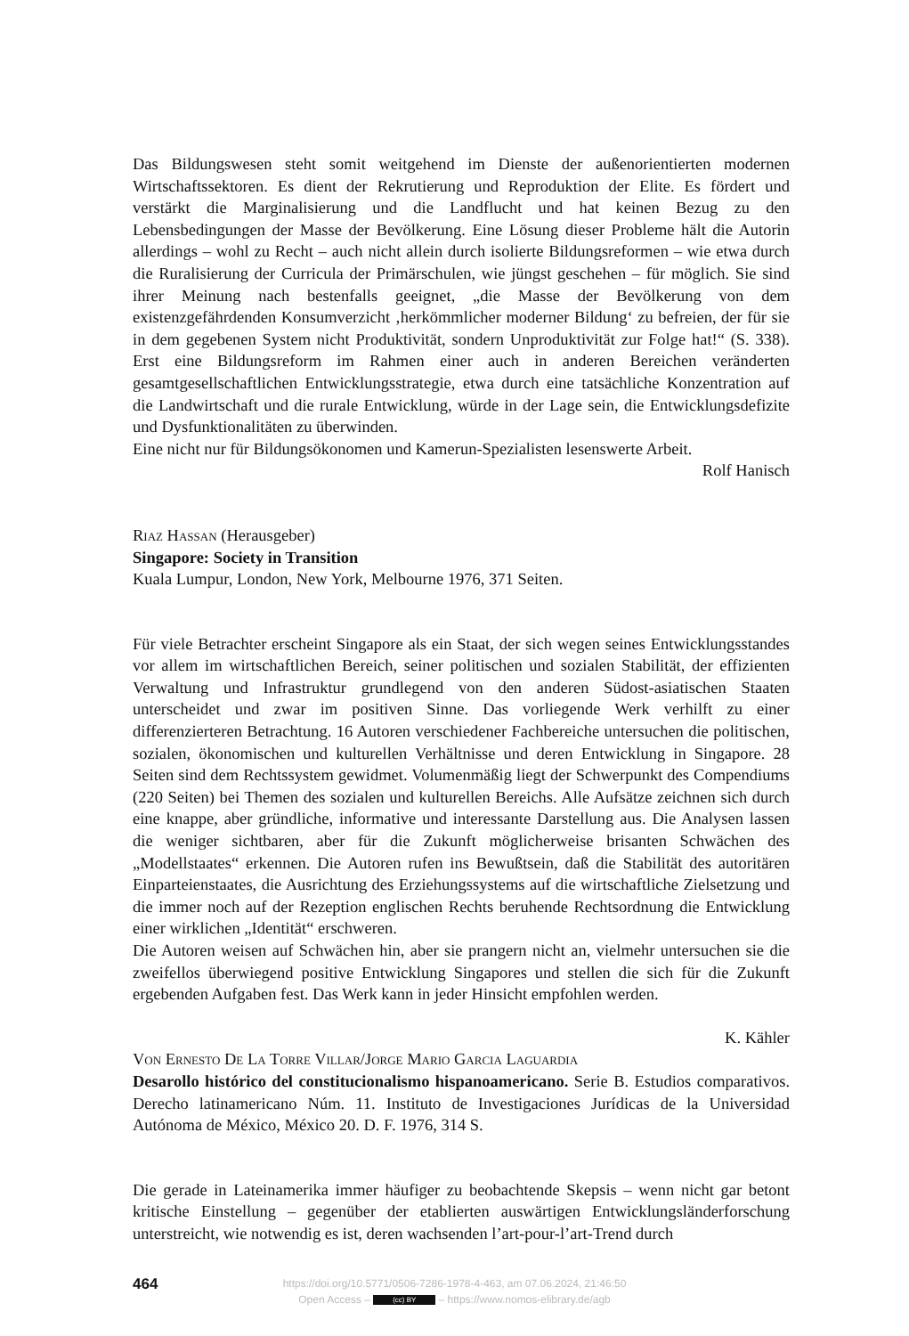Das Bildungswesen steht somit weitgehend im Dienste der außenorientierten modernen Wirtschaftssektoren. Es dient der Rekrutierung und Reproduktion der Elite. Es fördert und verstärkt die Marginalisierung und die Landflucht und hat keinen Bezug zu den Lebensbedingungen der Masse der Bevölkerung. Eine Lösung dieser Probleme hält die Autorin allerdings – wohl zu Recht – auch nicht allein durch isolierte Bildungsreformen – wie etwa durch die Ruralisierung der Curricula der Primärschulen, wie jüngst geschehen – für möglich. Sie sind ihrer Meinung nach bestenfalls geeignet, „die Masse der Bevölkerung von dem existenzgefährdenden Konsumverzicht ‚herkömmlicher moderner Bildung‘ zu befreien, der für sie in dem gegebenen System nicht Produktivität, sondern Unproduktivität zur Folge hat!“ (S. 338). Erst eine Bildungsreform im Rahmen einer auch in anderen Bereichen veränderten gesamtgesellschaftlichen Entwicklungsstrategie, etwa durch eine tatsächliche Konzentration auf die Landwirtschaft und die rurale Entwicklung, würde in der Lage sein, die Entwicklungsdefizite und Dysfunktionalitäten zu überwinden.
Eine nicht nur für Bildungsökonomen und Kamerun-Spezialisten lesenswerte Arbeit.
Rolf Hanisch
Riaz Hassan (Herausgeber)
Singapore: Society in Transition
Kuala Lumpur, London, New York, Melbourne 1976, 371 Seiten.
Für viele Betrachter erscheint Singapore als ein Staat, der sich wegen seines Entwicklungsstandes vor allem im wirtschaftlichen Bereich, seiner politischen und sozialen Stabilität, der effizienten Verwaltung und Infrastruktur grundlegend von den anderen Südost-asiatischen Staaten unterscheidet und zwar im positiven Sinne. Das vorliegende Werk verhilft zu einer differenzierteren Betrachtung. 16 Autoren verschiedener Fachbereiche untersuchen die politischen, sozialen, ökonomischen und kulturellen Verhältnisse und deren Entwicklung in Singapore. 28 Seiten sind dem Rechtssystem gewidmet. Volumenmäßig liegt der Schwerpunkt des Compendiums (220 Seiten) bei Themen des sozialen und kulturellen Bereichs. Alle Aufsätze zeichnen sich durch eine knappe, aber gründliche, informative und interessante Darstellung aus. Die Analysen lassen die weniger sichtbaren, aber für die Zukunft möglicherweise brisanten Schwächen des „Modellstaates“ erkennen. Die Autoren rufen ins Bewußtsein, daß die Stabilität des autoritären Einparteienstaates, die Ausrichtung des Erziehungssystems auf die wirtschaftliche Zielsetzung und die immer noch auf der Rezeption englischen Rechts beruhende Rechtsordnung die Entwicklung einer wirklichen „Identität“ erschweren.
Die Autoren weisen auf Schwächen hin, aber sie prangern nicht an, vielmehr untersuchen sie die zweifellos überwiegend positive Entwicklung Singapores und stellen die sich für die Zukunft ergebenden Aufgaben fest. Das Werk kann in jeder Hinsicht empfohlen werden.
K. Kähler
Von Ernesto De La Torre Villar/Jorge Mario Garcia Laguardia
Desarollo histórico del constitucionalismo hispanoamericano. Serie B. Estudios comparativos. Derecho latinamericano Núm. 11. Instituto de Investigaciones Jurídicas de la Universidad Autónoma de México, México 20. D. F. 1976, 314 S.
Die gerade in Lateinamerika immer häufiger zu beobachtende Skepsis – wenn nicht gar betont kritische Einstellung – gegenüber der etablierten auswärtigen Entwicklungsländerforschung unterstreicht, wie notwendig es ist, deren wachsenden l’art-pour-l’art-Trend durch
464
https://doi.org/10.5771/0506-7286-1978-4-463, am 07.06.2024, 21:46:50
Open Access – (cc) BY – https://www.nomos-elibrary.de/agb